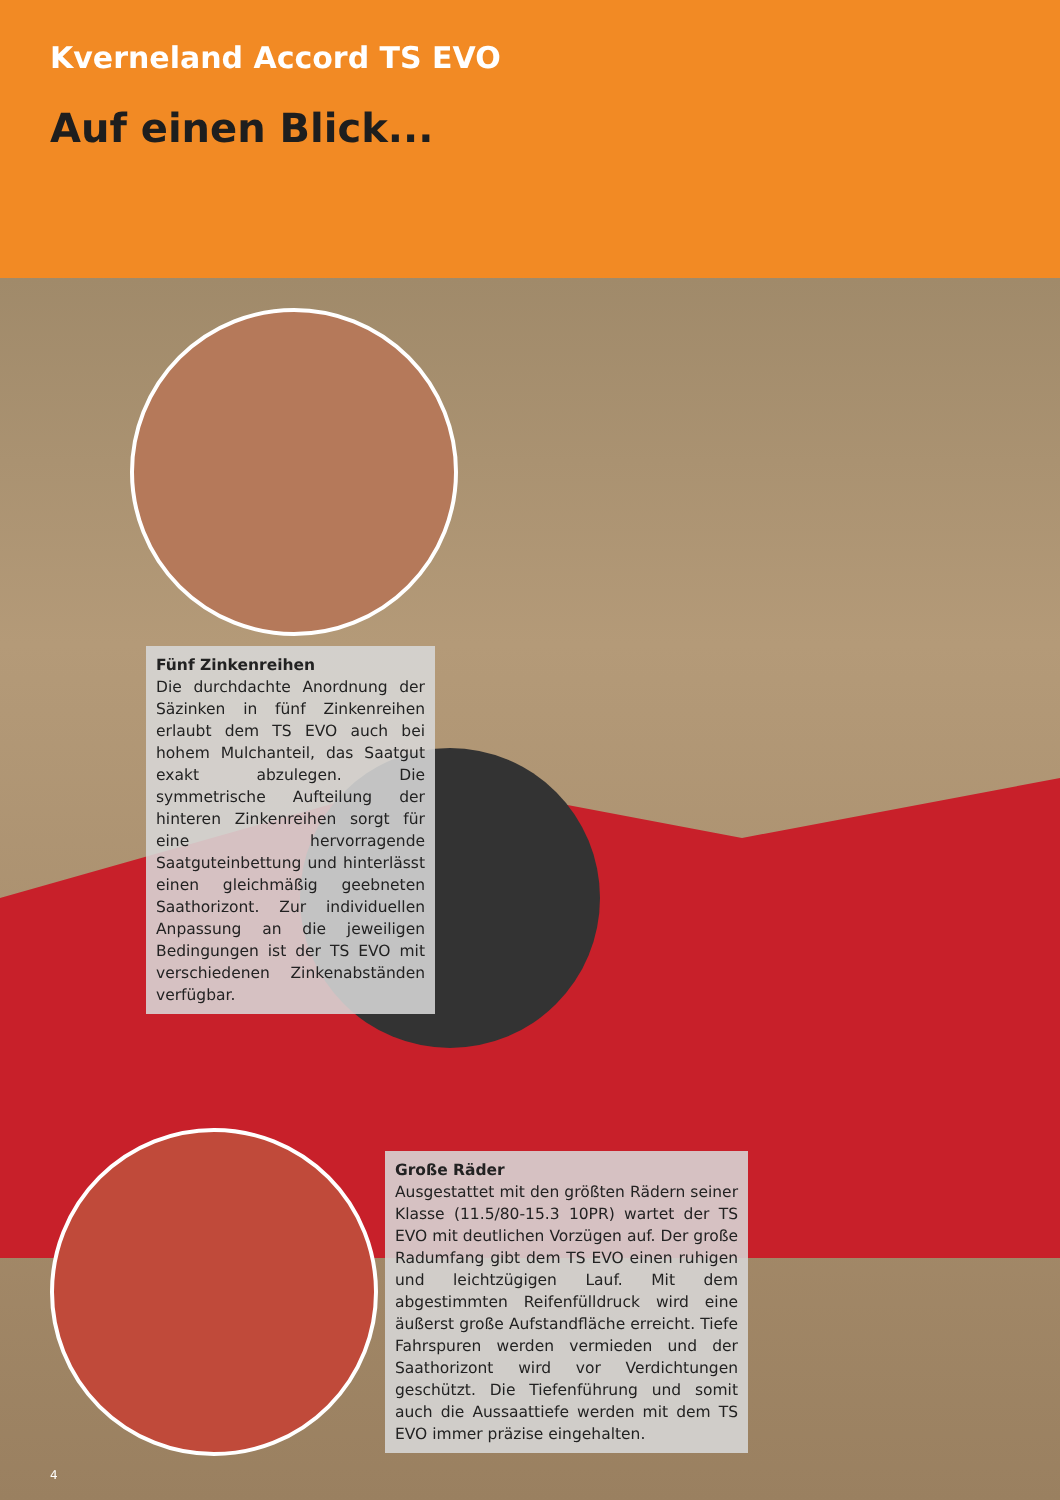Kverneland Accord TS EVO
Auf einen Blick...
Fünf Zinkenreihen
Die durchdachte Anordnung der Säzinken in fünf Zinkenreihen erlaubt dem TS EVO auch bei hohem Mulchanteil, das Saatgut exakt abzulegen. Die symmetrische Aufteilung der hinteren Zinkenreihen sorgt für eine hervorragende Saatguteinbettung und hinterlässt einen gleichmäßig geebneten Saathorizont. Zur individuellen Anpassung an die jeweiligen Bedingungen ist der TS EVO mit verschiedenen Zinkenabständen verfügbar.
Große Räder
Ausgestattet mit den größten Rädern seiner Klasse (11.5/80-15.3 10PR) wartet der TS EVO mit deutlichen Vorzügen auf. Der große Radumfang gibt dem TS EVO einen ruhigen und leichtzügigen Lauf. Mit dem abgestimmten Reifenfülldruck wird eine äußerst große Aufstandfläche erreicht. Tiefe Fahrspuren werden vermieden und der Saathorizont wird vor Verdichtungen geschützt. Die Tiefenführung und somit auch die Aussaattiefe werden mit dem TS EVO immer präzise eingehalten.
4